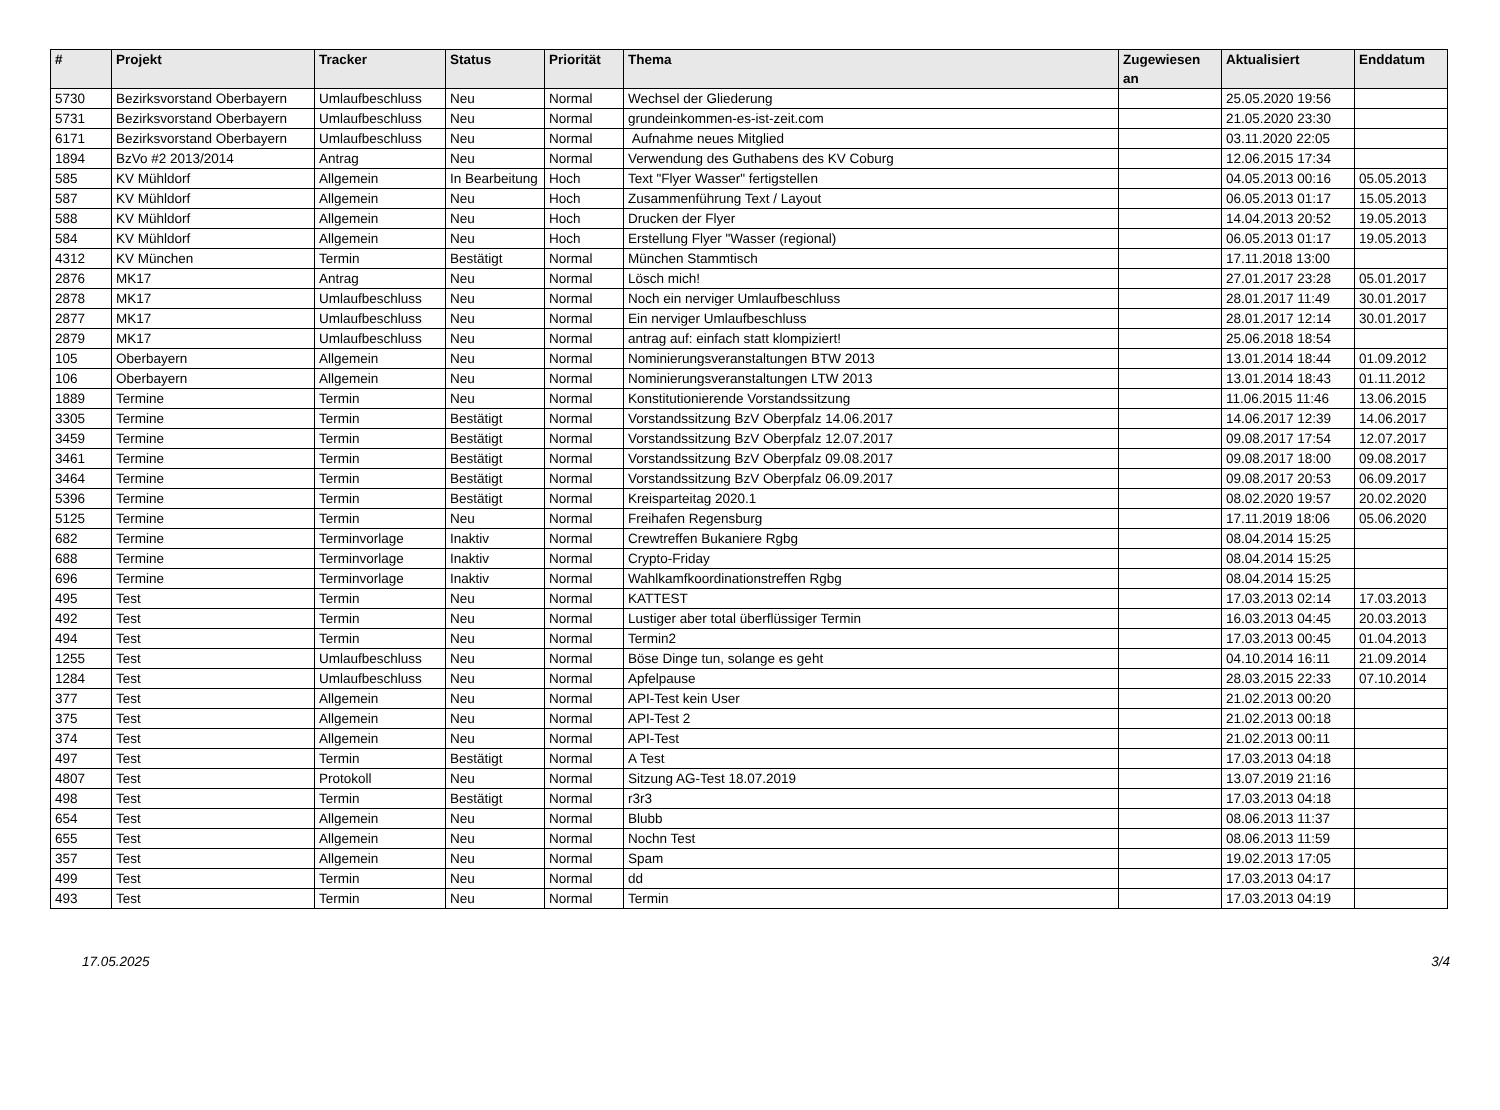| # | Projekt | Tracker | Status | Priorität | Thema | Zugewiesen an | Aktualisiert | Enddatum |
| --- | --- | --- | --- | --- | --- | --- | --- | --- |
| 5730 | Bezirksvorstand Oberbayern | Umlaufbeschluss | Neu | Normal | Wechsel der Gliederung | | 25.05.2020 19:56 | |
| 5731 | Bezirksvorstand Oberbayern | Umlaufbeschluss | Neu | Normal | grundeinkommen-es-ist-zeit.com | | 21.05.2020 23:30 | |
| 6171 | Bezirksvorstand Oberbayern | Umlaufbeschluss | Neu | Normal | Aufnahme neues Mitglied | | 03.11.2020 22:05 | |
| 1894 | BzVo #2 2013/2014 | Antrag | Neu | Normal | Verwendung des Guthabens des KV Coburg | | 12.06.2015 17:34 | |
| 585 | KV Mühldorf | Allgemein | In Bearbeitung | Hoch | Text "Flyer Wasser" fertigstellen | | 04.05.2013 00:16 | 05.05.2013 |
| 587 | KV Mühldorf | Allgemein | Neu | Hoch | Zusammenführung Text / Layout | | 06.05.2013 01:17 | 15.05.2013 |
| 588 | KV Mühldorf | Allgemein | Neu | Hoch | Drucken der Flyer | | 14.04.2013 20:52 | 19.05.2013 |
| 584 | KV Mühldorf | Allgemein | Neu | Hoch | Erstellung Flyer "Wasser (regional) | | 06.05.2013 01:17 | 19.05.2013 |
| 4312 | KV München | Termin | Bestätigt | Normal | München Stammtisch | | 17.11.2018 13:00 | |
| 2876 | MK17 | Antrag | Neu | Normal | Lösch mich! | | 27.01.2017 23:28 | 05.01.2017 |
| 2878 | MK17 | Umlaufbeschluss | Neu | Normal | Noch ein nerviger Umlaufbeschluss | | 28.01.2017 11:49 | 30.01.2017 |
| 2877 | MK17 | Umlaufbeschluss | Neu | Normal | Ein nerviger Umlaufbeschluss | | 28.01.2017 12:14 | 30.01.2017 |
| 2879 | MK17 | Umlaufbeschluss | Neu | Normal | antrag auf: einfach statt klompiziert! | | 25.06.2018 18:54 | |
| 105 | Oberbayern | Allgemein | Neu | Normal | Nominierungsveranstaltungen BTW 2013 | | 13.01.2014 18:44 | 01.09.2012 |
| 106 | Oberbayern | Allgemein | Neu | Normal | Nominierungsveranstaltungen LTW 2013 | | 13.01.2014 18:43 | 01.11.2012 |
| 1889 | Termine | Termin | Neu | Normal | Konstitutionierende Vorstandssitzung | | 11.06.2015 11:46 | 13.06.2015 |
| 3305 | Termine | Termin | Bestätigt | Normal | Vorstandssitzung BzV Oberpfalz 14.06.2017 | | 14.06.2017 12:39 | 14.06.2017 |
| 3459 | Termine | Termin | Bestätigt | Normal | Vorstandssitzung BzV Oberpfalz 12.07.2017 | | 09.08.2017 17:54 | 12.07.2017 |
| 3461 | Termine | Termin | Bestätigt | Normal | Vorstandssitzung BzV Oberpfalz 09.08.2017 | | 09.08.2017 18:00 | 09.08.2017 |
| 3464 | Termine | Termin | Bestätigt | Normal | Vorstandssitzung BzV Oberpfalz 06.09.2017 | | 09.08.2017 20:53 | 06.09.2017 |
| 5396 | Termine | Termin | Bestätigt | Normal | Kreisparteitag 2020.1 | | 08.02.2020 19:57 | 20.02.2020 |
| 5125 | Termine | Termin | Neu | Normal | Freihafen Regensburg | | 17.11.2019 18:06 | 05.06.2020 |
| 682 | Termine | Terminvorlage | Inaktiv | Normal | Crewtreffen Bukaniere Rgbg | | 08.04.2014 15:25 | |
| 688 | Termine | Terminvorlage | Inaktiv | Normal | Crypto-Friday | | 08.04.2014 15:25 | |
| 696 | Termine | Terminvorlage | Inaktiv | Normal | Wahlkamfkoordinationstreffen Rgbg | | 08.04.2014 15:25 | |
| 495 | Test | Termin | Neu | Normal | KATTEST | | 17.03.2013 02:14 | 17.03.2013 |
| 492 | Test | Termin | Neu | Normal | Lustiger aber total überflüssiger Termin | | 16.03.2013 04:45 | 20.03.2013 |
| 494 | Test | Termin | Neu | Normal | Termin2 | | 17.03.2013 00:45 | 01.04.2013 |
| 1255 | Test | Umlaufbeschluss | Neu | Normal | Böse Dinge tun, solange es geht | | 04.10.2014 16:11 | 21.09.2014 |
| 1284 | Test | Umlaufbeschluss | Neu | Normal | Apfelpause | | 28.03.2015 22:33 | 07.10.2014 |
| 377 | Test | Allgemein | Neu | Normal | API-Test kein User | | 21.02.2013 00:20 | |
| 375 | Test | Allgemein | Neu | Normal | API-Test 2 | | 21.02.2013 00:18 | |
| 374 | Test | Allgemein | Neu | Normal | API-Test | | 21.02.2013 00:11 | |
| 497 | Test | Termin | Bestätigt | Normal | A Test | | 17.03.2013 04:18 | |
| 4807 | Test | Protokoll | Neu | Normal | Sitzung AG-Test 18.07.2019 | | 13.07.2019 21:16 | |
| 498 | Test | Termin | Bestätigt | Normal | r3r3 | | 17.03.2013 04:18 | |
| 654 | Test | Allgemein | Neu | Normal | Blubb | | 08.06.2013 11:37 | |
| 655 | Test | Allgemein | Neu | Normal | Nochn Test | | 08.06.2013 11:59 | |
| 357 | Test | Allgemein | Neu | Normal | Spam | | 19.02.2013 17:05 | |
| 499 | Test | Termin | Neu | Normal | dd | | 17.03.2013 04:17 | |
| 493 | Test | Termin | Neu | Normal | Termin | | 17.03.2013 04:19 | |
17.05.2025 3/4